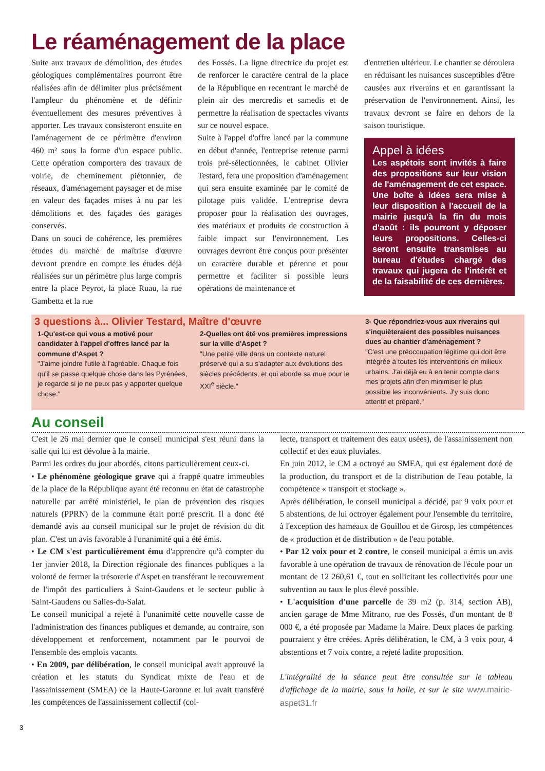Le réaménagement de la place
Suite aux travaux de démolition, des études géologiques complémentaires pourront être réalisées afin de délimiter plus précisément l'ampleur du phénomène et de définir éventuellement des mesures préventives à apporter. Les travaux consisteront ensuite en l'aménagement de ce périmètre d'environ 460 m² sous la forme d'un espace public. Cette opération comportera des travaux de voirie, de cheminement piétonnier, de réseaux, d'aménagement paysager et de mise en valeur des façades mises à nu par les démolitions et des façades des garages conservés.
Dans un souci de cohérence, les premières études du marché de maîtrise d'œuvre devront prendre en compte les études déjà réalisées sur un périmètre plus large compris entre la place Peyrot, la place Ruau, la rue Gambetta et la rue
des Fossés. La ligne directrice du projet est de renforcer le caractère central de la place de la République en recentrant le marché de plein air des mercredis et samedis et de permettre la réalisation de spectacles vivants sur ce nouvel espace.
Suite à l'appel d'offre lancé par la commune en début d'année, l'entreprise retenue parmi trois pré-sélectionnées, le cabinet Olivier Testard, fera une proposition d'aménagement qui sera ensuite examinée par le comité de pilotage puis validée. L'entreprise devra proposer pour la réalisation des ouvrages, des matériaux et produits de construction à faible impact sur l'environnement. Les ouvrages devront être conçus pour présenter un caractère durable et pérenne et pour permettre et faciliter si possible leurs opérations de maintenance et
d'entretien ultérieur. Le chantier se déroulera en réduisant les nuisances susceptibles d'être causées aux riverains et en garantissant la préservation de l'environnement. Ainsi, les travaux devront se faire en dehors de la saison touristique.
Appel à idées
Les aspétois sont invités à faire des propositions sur leur vision de l'aménagement de cet espace. Une boîte à idées sera mise à leur disposition à l'accueil de la mairie jusqu'à la fin du mois d'août : ils pourront y déposer leurs propositions. Celles-ci seront ensuite transmises au bureau d'études chargé des travaux qui jugera de l'intérêt et de la faisabilité de ces dernières.
3 questions à... Olivier Testard, Maître d'œuvre
1-Qu'est-ce qui vous a motivé pour candidater à l'appel d'offres lancé par la commune d'Aspet ?
"J'aime joindre l'utile à l'agréable. Chaque fois qu'il se passe quelque chose dans les Pyrénées, je regarde si je ne peux pas y apporter quelque chose."
2-Quelles ont été vos premières impressions sur la ville d'Aspet ?
"Une petite ville dans un contexte naturel préservé qui a su s'adapter aux évolutions des siècles précédents, et qui aborde sa mue pour le XXI<sup>e</sup> siècle."
3- Que répondriez-vous aux riverains qui s'inquièteraient des possibles nuisances dues au chantier d'aménagement ?
"C'est une préoccupation légitime qui doit être intégrée à toutes les interventions en milieux urbains. J'ai déjà eu à en tenir compte dans mes projets afin d'en minimiser le plus possible les inconvénients. J'y suis donc attentif et préparé."
Au conseil
C'est le 26 mai dernier que le conseil municipal s'est réuni dans la salle qui lui est dévolue à la mairie.
Parmi les ordres du jour abordés, citons particulièrement ceux-ci.
• Le phénomène géologique grave qui a frappé quatre immeubles de la place de la République ayant été reconnu en état de catastrophe naturelle par arrêté ministériel, le plan de prévention des risques naturels (PPRN) de la commune était porté prescrit. Il a donc été demandé avis au conseil municipal sur le projet de révision du dit plan. C'est un avis favorable à l'unanimité qui a été émis.
• Le CM s'est particulièrement ému d'apprendre qu'à compter du 1er janvier 2018, la Direction régionale des finances publiques a la volonté de fermer la trésorerie d'Aspet en transférant le recouvrement de l'impôt des particuliers à Saint-Gaudens et le secteur public à Saint-Gaudens ou Salies-du-Salat.
Le conseil municipal a rejeté à l'unanimité cette nouvelle casse de l'administration des finances publiques et demande, au contraire, son développement et renforcement, notamment par le pourvoi de l'ensemble des emplois vacants.
• En 2009, par délibération, le conseil municipal avait approuvé la création et les statuts du Syndicat mixte de l'eau et de l'assainissement (SMEA) de la Haute-Garonne et lui avait transféré les compétences de l'assainissement collectif (col-
lecte, transport et traitement des eaux usées), de l'assainissement non collectif et des eaux pluviales.
En juin 2012, le CM a octroyé au SMEA, qui est également doté de la production, du transport et de la distribution de l'eau potable, la compétence « transport et stockage ».
Après délibération, le conseil municipal a décidé, par 9 voix pour et 5 abstentions, de lui octroyer également pour l'ensemble du territoire, à l'exception des hameaux de Gouillou et de Girosp, les compétences de « production et de distribution » de l'eau potable.
• Par 12 voix pour et 2 contre, le conseil municipal a émis un avis favorable à une opération de travaux de rénovation de l'école pour un montant de 12 260,61 €, tout en sollicitant les collectivités pour une subvention au taux le plus élevé possible.
• L'acquisition d'une parcelle de 39 m2 (p. 314, section AB), ancien garage de Mme Mitrano, rue des Fossés, d'un montant de 8 000 €, a été proposée par Madame la Maire. Deux places de parking pourraient y être créées. Après délibération, le CM, à 3 voix pour, 4 abstentions et 7 voix contre, a rejeté ladite proposition.
L'intégralité de la séance peut être consultée sur le tableau d'affichage de la mairie, sous la halle, et sur le site www.mairie-aspet31.fr
3